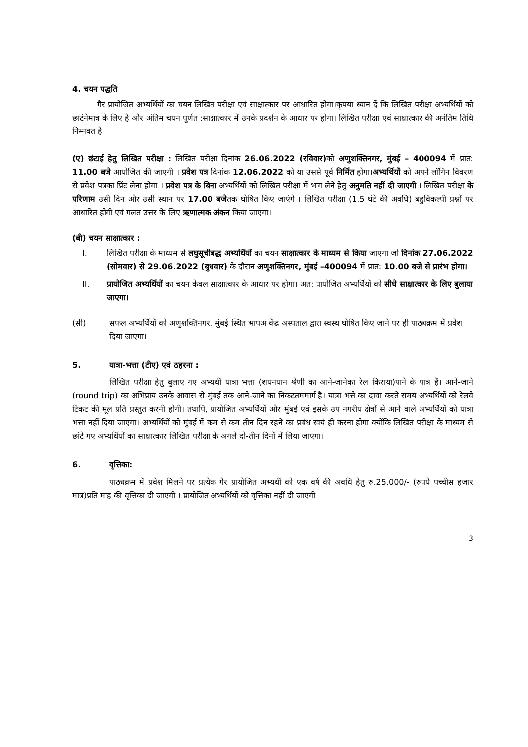4. चयन पद्धति
गैर प्रायोजित अभ्यर्थियों का चयन लिखित परीक्षा एवं साक्षात्कार पर आधारित होगा।कृपया ध्यान दें कि लिखित परीक्षा अभ्यर्थियों को छाटंनेमात्र के लिए है और अंतिम चयन पूर्णत :साक्षात्कार में उनके प्रदर्शन के आधार पर होगा। लिखित परीक्षा एवं साक्षात्कार की अनंतिम तिथि निम्नवत है :
(ए) छंटाई हेतु लिखित परीक्षा : लिखित परीक्षा दिनांक 26.06.2022 (रविवार) को अणुशक्तिनगर, मुंबई – 400094 में प्रात: 11.00 बजे आयोजित की जाएगी । प्रवेश पत्र दिनांक 12.06.2022 को या उससे पूर्व निर्मित होगा।अभ्यर्थियों को अपने लॉगिन विवरण से प्रवेश पत्रका प्रिंट लेना होगा । प्रवेश पत्र के बिना अभ्यर्थियों को लिखित परीक्षा में भाग लेने हेतु अनुमति नहीं दी जाएगी । लिखित परीक्षा के परिणाम उसी दिन और उसी स्थान पर 17.00 बजेतक घोषित किए जाएंगे । लिखित परीक्षा (1.5 घंटे की अवधि) बहुविकल्पी प्रश्नों पर आधारित होगी एवं गलत उत्तर के लिए ऋणात्मक अंकन किया जाएगा।
(बी) चयन साक्षात्कार :
I. लिखित परीक्षा के माध्यम से लघुसूचीबद्ध अभ्यर्थियों का चयन साक्षात्कार के माध्यम से किया जाएगा जो दिनांक 27.06.2022 (सोमवार) से 29.06.2022 (बुधवार) के दौरान अणुशक्तिनगर, मुंबई –400094 में प्रात: 10.00 बजे से प्रारंभ होगा।
II. प्रायोजित अभ्यर्थियों का चयन केवल साक्षात्कार के आधार पर होगा। अत: प्रायोजित अभ्यर्थियों को सीधे साक्षात्कार के लिए बुलाया जाएगा।
(सी) सफल अभ्यर्थियों को अणुशक्तिनगर, मुंबई स्थित भापअ केंद्र अस्पताल द्वारा स्वस्थ घोषित किए जाने पर ही पाठ्यक्रम में प्रवेश दिया जाएगा।
5. यात्रा-भत्ता (टीए) एवं ठहरना :
लिखित परीक्षा हेतु बुलाए गए अभ्यर्थी यात्रा भत्ता (शयनयान श्रेणी का आने-जानेका रेल किराया)पाने के पात्र हैं। आने-जाने (round trip) का अभिप्राय उनके आवास से मुंबई तक आने-जाने का निकटतममार्ग है। यात्रा भत्ते का दावा करते समय अभ्यर्थियों को रेलवे टिकट की मूल प्रति प्रस्तुत करनी होगी। तथापि, प्रायोजित अभ्यर्थियों और मुंबई एवं इसके उप नगरीय क्षेत्रों से आने वाले अभ्यर्थियों को यात्रा भत्ता नहीं दिया जाएगा। अभ्यर्थियों को मुंबई में कम से कम तीन दिन रहने का प्रबंध स्वयं ही करना होगा क्योंकि लिखित परीक्षा के माध्यम से छांटे गए अभ्यर्थियों का साक्षात्कार लिखित परीक्षा के अगले दो-तीन दिनों में लिया जाएगा।
6. वृत्तिका:
पाठ्यक्रम में प्रवेश मिलने पर प्रत्येक गैर प्रायोजित अभ्यर्थी को एक वर्ष की अवधि हेतु रु.25,000/- (रुपये पच्चीस हजार मात्र)प्रति माह की वृत्तिका दी जाएगी । प्रायोजित अभ्यर्थियों को वृत्तिका नहीं दी जाएगी।
3